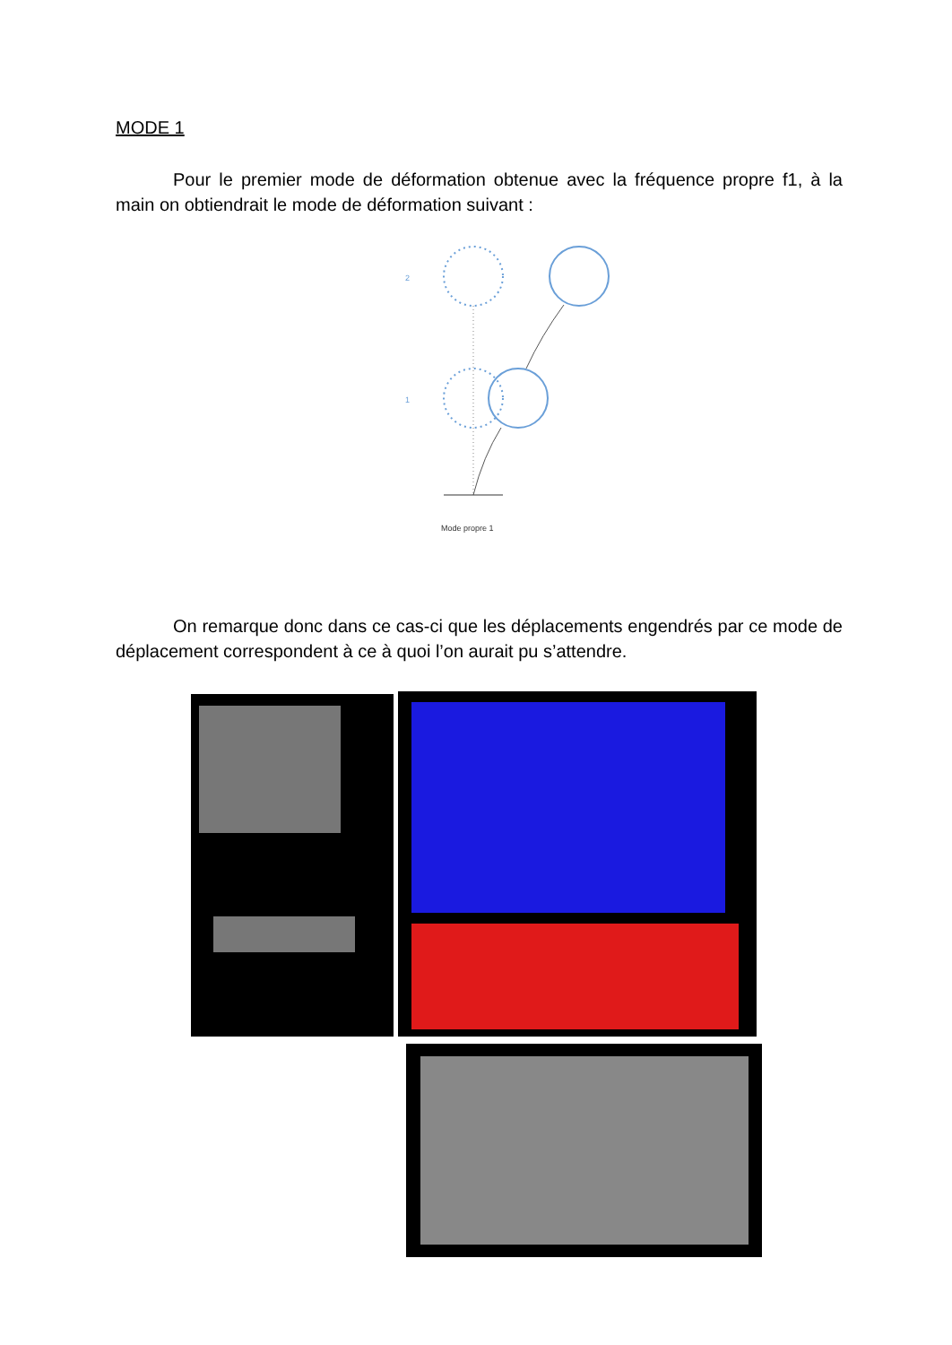MODE 1
Pour le premier mode de déformation obtenue avec la fréquence propre f1, à la main on obtiendrait le mode de déformation suivant :
2
1
Mode propre 1
On remarque donc dans ce cas-ci que les déplacements engendrés par ce mode de déplacement correspondent à ce à quoi l’on aurait pu s’attendre.